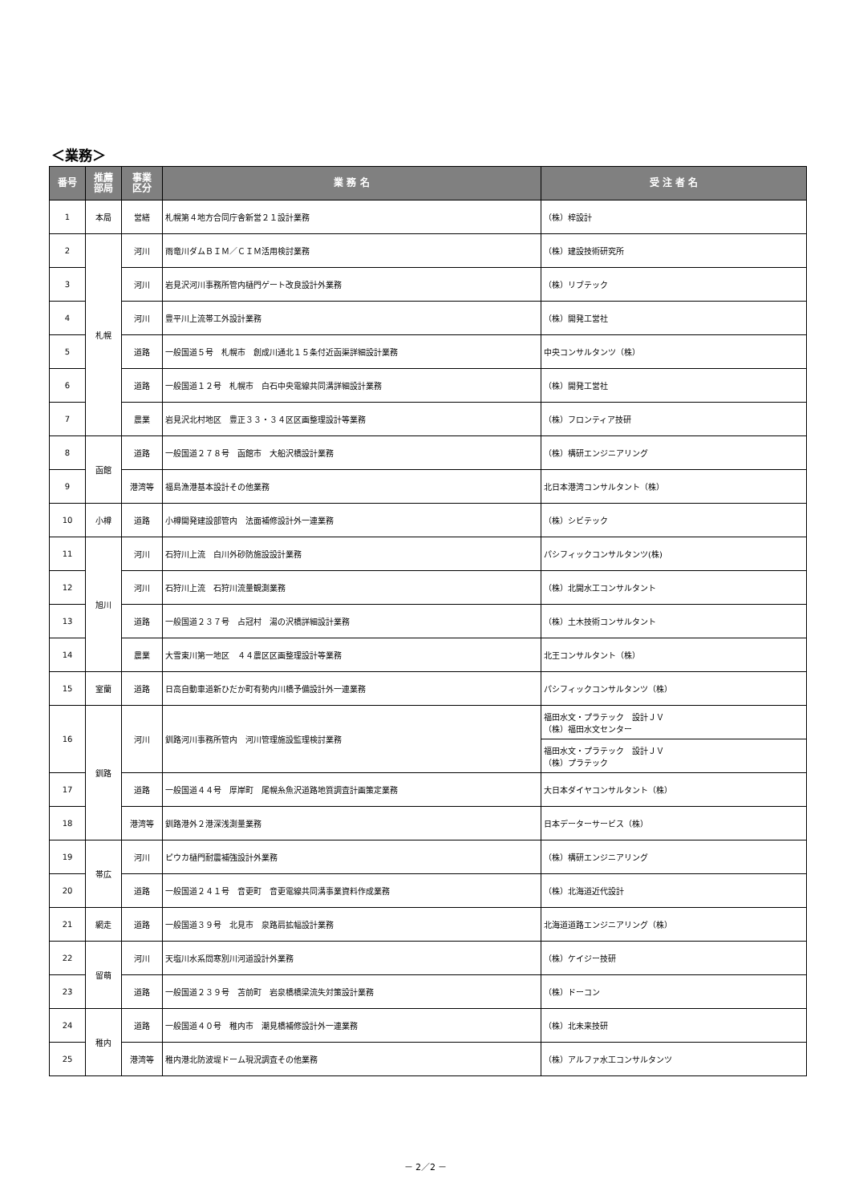＜業務＞
| 番号 | 推薦 部局 | 事業 区分 | 業 務 名 | 受 注 者 名 |
| --- | --- | --- | --- | --- |
| 1 | 本局 | 営繕 | 札幌第４地方合同庁舎新営２１設計業務 | （株）梓設計 |
| 2 | 札幌 | 河川 | 雨竜川ダムＢＩＭ／ＣＩＭ活用検討業務 | （株）建設技術研究所 |
| 3 | | 河川 | 岩見沢河川事務所管内樋門ゲート改良設計外業務 | （株）リブテック |
| 4 | | 河川 | 豊平川上流帯工外設計業務 | （株）開発工営社 |
| 5 | | 道路 | 一般国道５号 札幌市 創成川通北１５条付近函渠詳細設計業務 | 中央コンサルタンツ（株） |
| 6 | | 道路 | 一般国道１２号 札幌市 白石中央電線共同溝詳細設計業務 | （株）開発工営社 |
| 7 | | 農業 | 岩見沢北村地区 豊正３３・３４区区画整理設計等業務 | （株）フロンティア技研 |
| 8 | 函館 | 道路 | 一般国道２７８号 函館市 大船沢橋設計業務 | （株）構研エンジニアリング |
| 9 | | 港湾等 | 福島漁港基本設計その他業務 | 北日本港湾コンサルタント（株） |
| 10 | 小樽 | 道路 | 小樽開発建設部管内 法面補修設計外一連業務 | （株）シビテック |
| 11 | 旭川 | 河川 | 石狩川上流 白川外砂防施設設計業務 | パシフィックコンサルタンツ(株) |
| 12 | | 河川 | 石狩川上流 石狩川流量観測業務 | （株）北開水工コンサルタント |
| 13 | | 道路 | 一般国道２３７号 占冠村 湯の沢橋詳細設計業務 | （株）土木技術コンサルタント |
| 14 | | 農業 | 大雪東川第一地区 ４４農区区画整理設計等業務 | 北王コンサルタント（株） |
| 15 | 室蘭 | 道路 | 日高自動車道新ひだか町有勢内川橋予備設計外一連業務 | パシフィックコンサルタンツ（株） |
| 16 | 釧路 | 河川 | 釧路河川事務所管内 河川管理施設監理検討業務 | 福田水文・プラテック 設計ＪＶ （株）福田水文センター |
| | | | | 福田水文・プラテック 設計ＪＶ （株）プラテック |
| 17 | | 道路 | 一般国道４４号 厚岸町 尾幌糸魚沢道路地質調査計画策定業務 | 大日本ダイヤコンサルタント（株） |
| 18 | | 港湾等 | 釧路港外２港深浅測量業務 | 日本データーサービス（株） |
| 19 | 帯広 | 河川 | ピウカ樋門耐震補強設計外業務 | （株）構研エンジニアリング |
| 20 | | 道路 | 一般国道２４１号 音更町 音更電線共同溝事業資料作成業務 | （株）北海道近代設計 |
| 21 | 網走 | 道路 | 一般国道３９号 北見市 泉路肩拡幅設計業務 | 北海道道路エンジニアリング（株） |
| 22 | 留萌 | 河川 | 天塩川水系問寒別川河道設計外業務 | （株）ケイジー技研 |
| 23 | | 道路 | 一般国道２３９号 苫前町 岩泉橋橋梁流失対策設計業務 | （株）ドーコン |
| 24 | 稚内 | 道路 | 一般国道４０号 稚内市 潮見橋補修設計外一連業務 | （株）北未来技研 |
| 25 | | 港湾等 | 稚内港北防波堤ドーム現況調査その他業務 | （株）アルファ水工コンサルタンツ |
－ 2／2 －